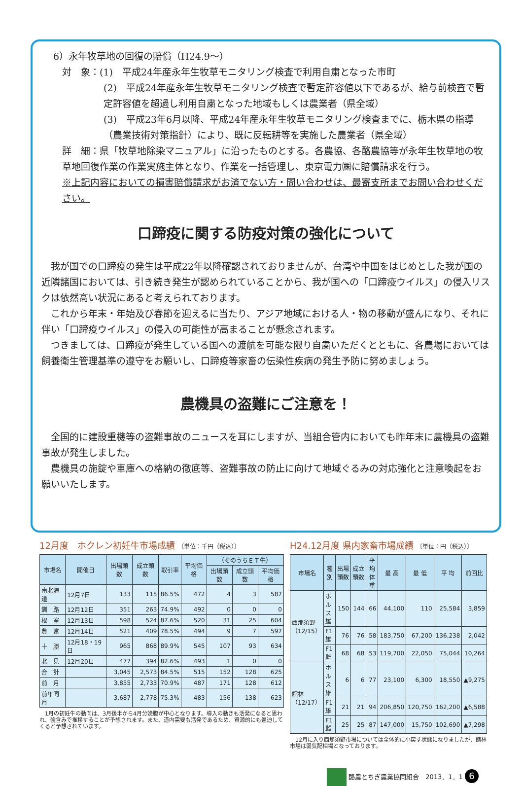6）永年牧草地の回復の賠償（H24.9～）
対　象：(1)　平成24年産永年生牧草モニタリング検査で利用自粛となった市町
(2)　平成24年産永年生牧草モニタリング検査で暫定許容値以下であるが、給与前検査で暫定許容値を超過し利用自粛となった地域もしくは農業者（県全域）
(3)　平成23年6月以降、平成24年産永年生牧草モニタリング検査までに、栃木県の指導（農業技術対策指針）により、既に反転耕等を実施した農業者（県全域）
詳　細：県「牧草地除染マニュアル」に沿ったものとする。各農協、各酪農協等が永年生牧草地の牧草地回復作業の作業実施主体となり、作業を一括管理し、東京電力㈱に賠償請求を行う。
※上記内容においての損害賠償請求がお済でない方・問い合わせは、最寄支所までお問い合わせください。
口蹄疫に関する防疫対策の強化について
　我が国での口蹄疫の発生は平成22年以降確認されておりませんが、台湾や中国をはじめとした我が国の近隣諸国においては、引き続き発生が認められていることから、我が国への「口蹄疫ウイルス」の侵入リスクは依然高い状況にあると考えられております。
　これから年末・年始及び春節を迎えるに当たり、アジア地域における人・物の移動が盛んになり、それに伴い「口蹄疫ウイルス」の侵入の可能性が高まることが懸念されます。
　つきましては、口蹄疫が発生している国への渡航を可能な限り自粛いただくとともに、各農場においては飼養衛生管理基準の遵守をお願いし、口蹄疫等家畜の伝染性疾病の発生予防に努めましょう。
農機具の盗難にご注意を！
　全国的に建設重機等の盗難事故のニュースを耳にしますが、当組合管内においても昨年末に農機具の盗難事故が発生しました。
　農機具の施錠や車庫への格納の徹底等、盗難事故の防止に向けて地域ぐるみの対応強化と注意喚起をお願いいたします。
12月度　ホクレン初妊牛市場成績 〔単位：千円（税込）〕
| 市場名 | 開催日 | 出場頭数 | 成立頭数 | 取引率 | 平均価格 | （そのうちＥＴ牛） | | |
| --- | --- | --- | --- | --- | --- | --- | --- | --- |
| | | | | | | 出場頭数 | 成立頭数 | 平均価格 |
| 南北海道 | 12月7日 | 133 | 115 | 86.5% | 472 | 4 | 3 | 587 |
| 釧 路 | 12月12日 | 351 | 263 | 74.9% | 492 | 0 | 0 | 0 |
| 根 室 | 12月13日 | 598 | 524 | 87.6% | 520 | 31 | 25 | 604 |
| 豊 富 | 12月14日 | 521 | 409 | 78.5% | 494 | 9 | 7 | 597 |
| 十 勝 | 12月18・19日 | 965 | 868 | 89.9% | 545 | 107 | 93 | 634 |
| 北 見 | 12月20日 | 477 | 394 | 82.6% | 493 | 1 | 0 | 0 |
| 合 計 | | 3,045 | 2,573 | 84.5% | 515 | 152 | 128 | 625 |
| 前 月 | | 3,855 | 2,733 | 70.9% | 487 | 171 | 128 | 612 |
| 前年同月 | | 3,687 | 2,778 | 75.3% | 483 | 156 | 138 | 623 |
　1月の初妊牛の動向は、3月後半から4月分娩腹が中心となります。導入の動きも活発になると思われ、強含みで推移することが予想されます。また、道内需要も活発であるため、資源的にも逼迫してくると予想されています。
H24.12月度 県内家畜市場成績 〔単位：円（税込）〕
| 市場名 | 種 別 | 出場頭数 | 成立頭数 | 平均体重 | 最 高 | 最 低 | 平 均 | 前回比 |
| --- | --- | --- | --- | --- | --- | --- | --- | --- |
| 西那須野（12/15） | ホルス雄 | 150 | 144 | 66 | 44,100 | 110 | 25,584 | 3,859 |
| | F1雄 | 76 | 76 | 58 | 183,750 | 67,200 | 136,238 | 2,042 |
| | F1雌 | 68 | 68 | 53 | 119,700 | 22,050 | 75,044 | 10,264 |
| 館林（12/17） | ホルス雄 | 6 | 6 | 77 | 23,100 | 6,300 | 18,550 | ▲9,275 |
| | F1雄 | 21 | 21 | 94 | 206,850 | 120,750 | 162,200 | ▲6,588 |
| | F1雌 | 25 | 25 | 87 | 147,000 | 15,750 | 102,690 | ▲7,298 |
　12月に入り西那須野市場については全体的に小戻す状態になりましたが、館林市場は弱気配相場となっております。
酪農とちぎ農業協同組合　2013．1．1 6